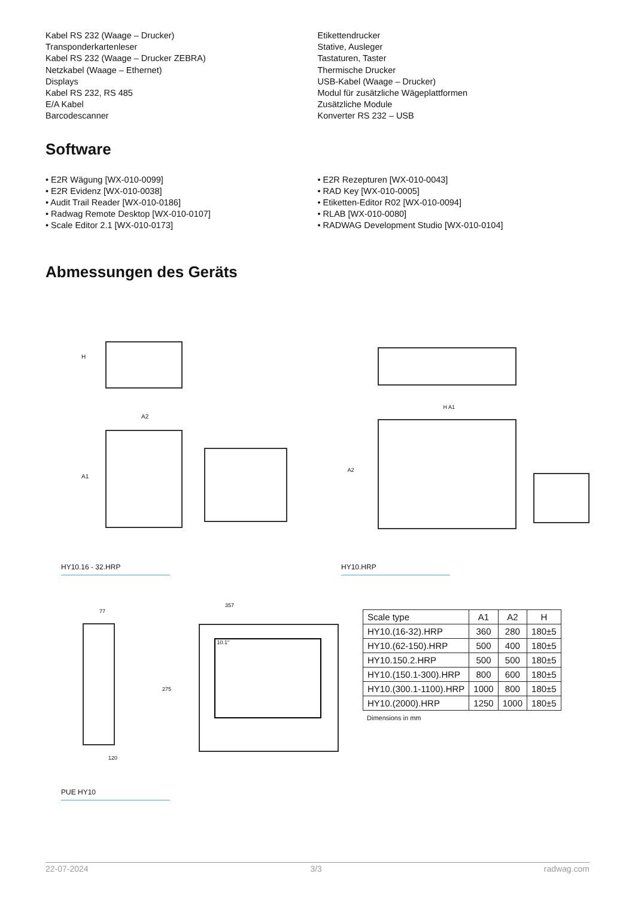Kabel RS 232 (Waage – Drucker)
Transponderkartenleser
Kabel RS 232 (Waage – Drucker ZEBRA)
Netzkabel (Waage – Ethernet)
Displays
Kabel RS 232, RS 485
E/A Kabel
Barcodescanner
Etikettendrucker
Stative, Ausleger
Tastaturen, Taster
Thermische Drucker
USB-Kabel (Waage – Drucker)
Modul für zusätzliche Wägeplattformen
Zusätzliche Module
Konverter RS 232 – USB
Software
• E2R Wägung [WX-010-0099]
• E2R Evidenz [WX-010-0038]
• Audit Trail Reader [WX-010-0186]
• Radwag Remote Desktop [WX-010-0107]
• Scale Editor 2.1 [WX-010-0173]
• E2R Rezepturen [WX-010-0043]
• RAD Key [WX-010-0005]
• Etiketten-Editor R02 [WX-010-0094]
• RLAB [WX-010-0080]
• RADWAG Development Studio [WX-010-0104]
Abmessungen des Geräts
H
A2
A1
H A1
A2
HY10.16 - 32.HRP HY10.HRP
77
120
357
275
10.1"
| Scale type | A1 | A2 | H |
| --- | --- | --- | --- |
| HY10.(16-32).HRP | 360 | 280 | 180±5 |
| HY10.(62-150).HRP | 500 | 400 | 180±5 |
| HY10.150.2.HRP | 500 | 500 | 180±5 |
| HY10.(150.1-300).HRP | 800 | 600 | 180±5 |
| HY10.(300.1-1100).HRP | 1000 | 800 | 180±5 |
| HY10.(2000).HRP | 1250 | 1000 | 180±5 |
Dimensions in mm
PUE HY10
22-07-2024 3/3 radwag.com